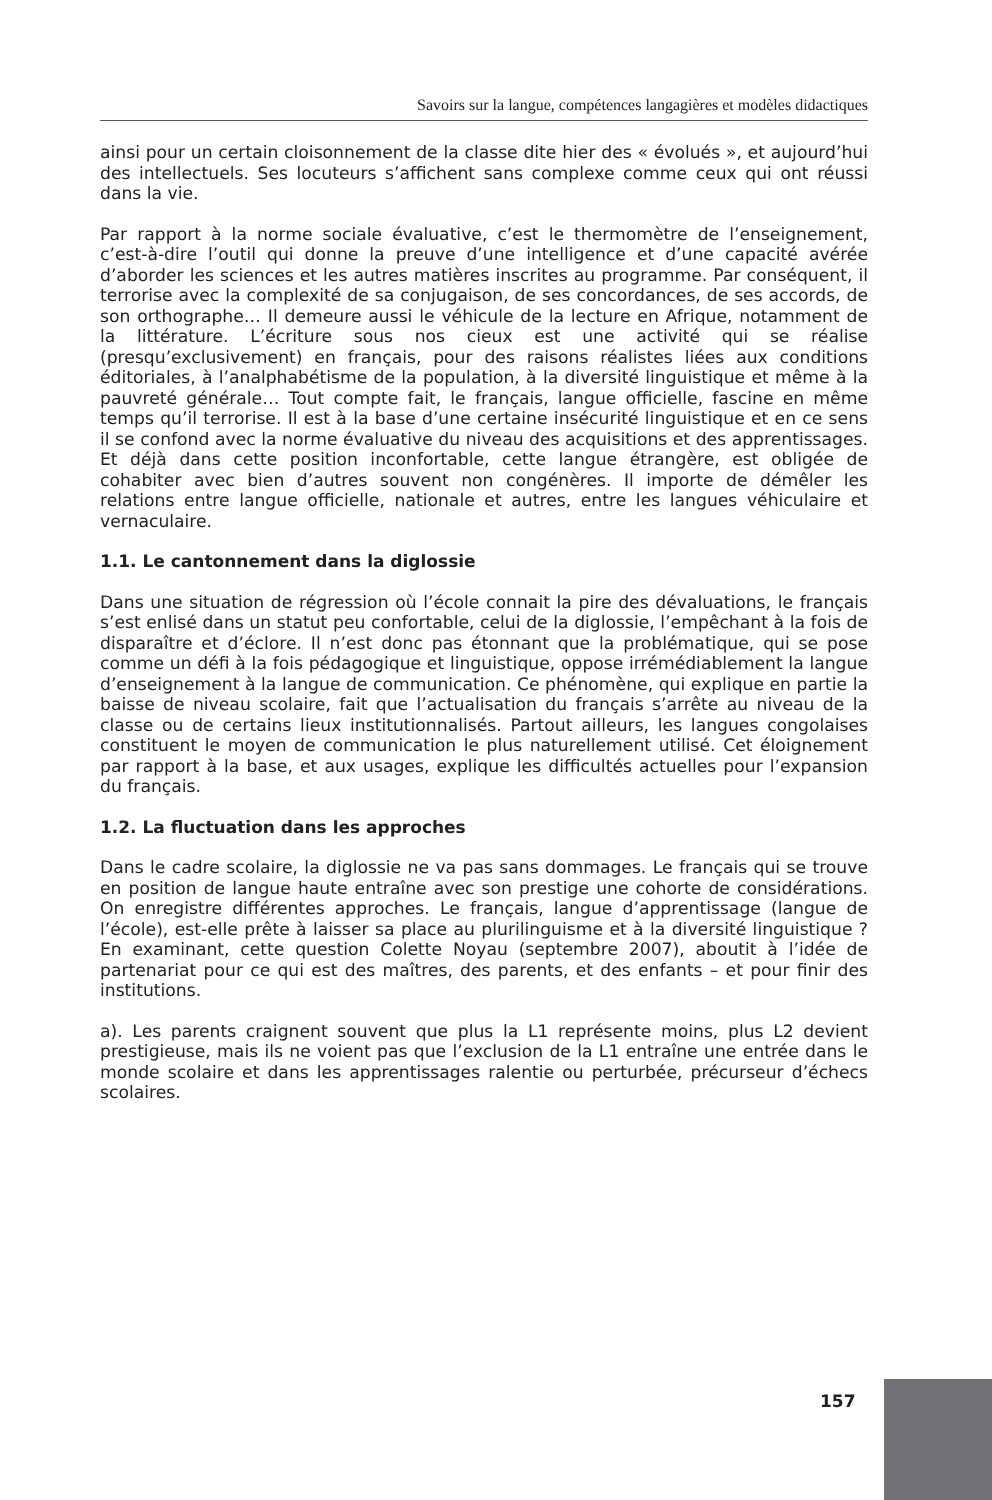Savoirs sur la langue, compétences langagières et modèles didactiques
ainsi pour un certain cloisonnement de la classe dite hier des « évolués », et aujourd’hui des intellectuels. Ses locuteurs s’affichent sans complexe comme ceux qui ont réussi dans la vie.
Par rapport à la norme sociale évaluative, c’est le thermomètre de l’enseignement, c’est-à-dire l’outil qui donne la preuve d’une intelligence et d’une capacité avérée d’aborder les sciences et les autres matières inscrites au programme. Par conséquent, il terrorise avec la complexité de sa conjugaison, de ses concordances, de ses accords, de son orthographe… Il demeure aussi le véhicule de la lecture en Afrique, notamment de la littérature. L’écriture sous nos cieux est une activité qui se réalise (presqu’exclusivement) en français, pour des raisons réalistes liées aux conditions éditoriales, à l’analphabétisme de la population, à la diversité linguistique et même à la pauvreté générale… Tout compte fait, le français, langue officielle, fascine en même temps qu’il terrorise. Il est à la base d’une certaine insécurité linguistique et en ce sens il se confond avec la norme évaluative du niveau des acquisitions et des apprentissages. Et déjà dans cette position inconfortable, cette langue étrangère, est obligée de cohabiter avec bien d’autres souvent non congénères. Il importe de démêler les relations entre langue officielle, nationale et autres, entre les langues véhiculaire et vernaculaire.
1.1. Le cantonnement dans la diglossie
Dans une situation de régression où l’école connait la pire des dévaluations, le français s’est enlisé dans un statut peu confortable, celui de la diglossie, l’empêchant à la fois de disparaître et d’éclore. Il n’est donc pas étonnant que la problématique, qui se pose comme un défi à la fois pédagogique et linguistique, oppose irrémédiablement la langue d’enseignement à la langue de communication. Ce phénomène, qui explique en partie la baisse de niveau scolaire, fait que l’actualisation du français s’arrête au niveau de la classe ou de certains lieux institutionnalisés. Partout ailleurs, les langues congolaises constituent le moyen de communication le plus naturellement utilisé. Cet éloignement par rapport à la base, et aux usages, explique les difficultés actuelles pour l’expansion du français.
1.2. La fluctuation dans les approches
Dans le cadre scolaire, la diglossie ne va pas sans dommages. Le français qui se trouve en position de langue haute entraîne avec son prestige une cohorte de considérations. On enregistre différentes approches. Le français, langue d’apprentissage (langue de l’école), est-elle prête à laisser sa place au plurilinguisme et à la diversité linguistique ? En examinant, cette question Colette Noyau (septembre 2007), aboutit à l’idée de partenariat pour ce qui est des maîtres, des parents, et des enfants – et pour finir des institutions.
a). Les parents craignent souvent que plus la L1 représente moins, plus L2 devient prestigieuse, mais ils ne voient pas que l’exclusion de la L1 entraîne une entrée dans le monde scolaire et dans les apprentissages ralentie ou perturbée, précurseur d’échecs scolaires.
157